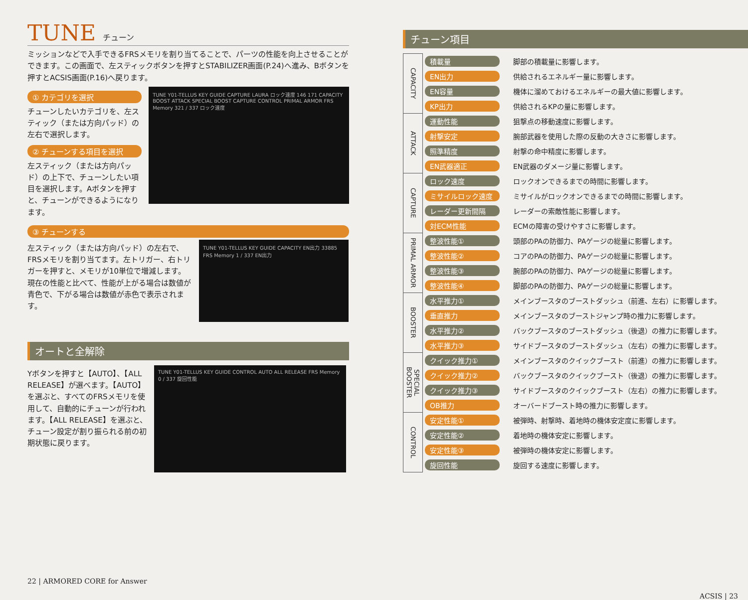TUNE チューン
ミッションなどで入手できるFRSメモリを割り当てることで、パーツの性能を向上させることができます。この画面で、左スティックボタンを押すとSTABILIZER画面(P.24)へ進み、Bボタンを押すとACSIS画面(P.16)へ戻ります。
① カテゴリを選択
チューンしたいカテゴリを、左スティック（または方向パッド）の左右で選択します。
② チューンする項目を選択
左スティック（または方向パッド）の上下で、チューンしたい項目を選択します。Aボタンを押すと、チューンができるようになります。
TUNE Y01-TELLUS KEY GUIDE CAPTURE LAURA ロック速度 146 171 CAPACITY BOOST ATTACK SPECIAL BOOST CAPTURE CONTROL PRIMAL ARMOR FRS Memory 321 / 337 ロック速度
③ チューンする
左スティック（または方向パッド）の左右で、FRSメモリを割り当てます。左トリガー、右トリガーを押すと、メモリが10単位で増減します。現在の性能と比べて、性能が上がる場合は数値が青色で、下がる場合は数値が赤色で表示されます。
TUNE Y01-TELLUS KEY GUIDE CAPACITY EN出力 33885 FRS Memory 1 / 337 EN出力
オートと全解除
Yボタンを押すと【AUTO】、【ALL RELEASE】が選べます。【AUTO】を選ぶと、すべてのFRSメモリを使用して、自動的にチューンが行われます。【ALL RELEASE】を選ぶと、チューン設定が割り振られる前の初期状態に戻ります。
TUNE Y01-TELLUS KEY GUIDE CONTROL AUTO ALL RELEASE FRS Memory 0 / 337 旋回性能
22 | ARMORED CORE for Answer
チューン項目
| CAPACITY | 積載量 | 脚部の積載量に影響します。 |
| | EN出力 | 供給されるエネルギー量に影響します。 |
| | EN容量 | 機体に溜めておけるエネルギーの最大値に影響します。 |
| | KP出力 | 供給されるKPの量に影響します。 |
| ATTACK | 運動性能 | 狙撃点の移動速度に影響します。 |
| | 射撃安定 | 腕部武器を使用した際の反動の大きさに影響します。 |
| | 照準精度 | 射撃の命中精度に影響します。 |
| | EN武器適正 | EN武器のダメージ量に影響します。 |
| CAPTURE | ロック速度 | ロックオンできるまでの時間に影響します。 |
| | ミサイルロック速度 | ミサイルがロックオンできるまでの時間に影響します。 |
| | レーダー更新間隔 | レーダーの索敵性能に影響します。 |
| | 対ECM性能 | ECMの障害の受けやすさに影響します。 |
| PRIMAL ARMOR | 整波性能① | 頭部のPAの防御力、PAゲージの総量に影響します。 |
| | 整波性能② | コアのPAの防御力、PAゲージの総量に影響します。 |
| | 整波性能③ | 腕部のPAの防御力、PAゲージの総量に影響します。 |
| | 整波性能④ | 脚部のPAの防御力、PAゲージの総量に影響します。 |
| BOOSTER | 水平推力① | メインブースタのブーストダッシュ（前進、左右）に影響します。 |
| | 垂直推力 | メインブースタのブーストジャンプ時の推力に影響します。 |
| | 水平推力② | バックブースタのブーストダッシュ（後退）の推力に影響します。 |
| | 水平推力③ | サイドブースタのブーストダッシュ（左右）の推力に影響します。 |
| SPECIAL BOOSTER | クイック推力① | メインブースタのクイックブースト（前進）の推力に影響します。 |
| | クイック推力② | バックブースタのクイックブースト（後退）の推力に影響します。 |
| | クイック推力③ | サイドブースタのクイックブースト（左右）の推力に影響します。 |
| | OB推力 | オーバードブースト時の推力に影響します。 |
| CONTROL | 安定性能① | 被弾時、射撃時、着地時の機体安定度に影響します。 |
| | 安定性能② | 着地時の機体安定に影響します。 |
| | 安定性能③ | 被弾時の機体安定に影響します。 |
| | 旋回性能 | 旋回する速度に影響します。 |
ACSIS | 23